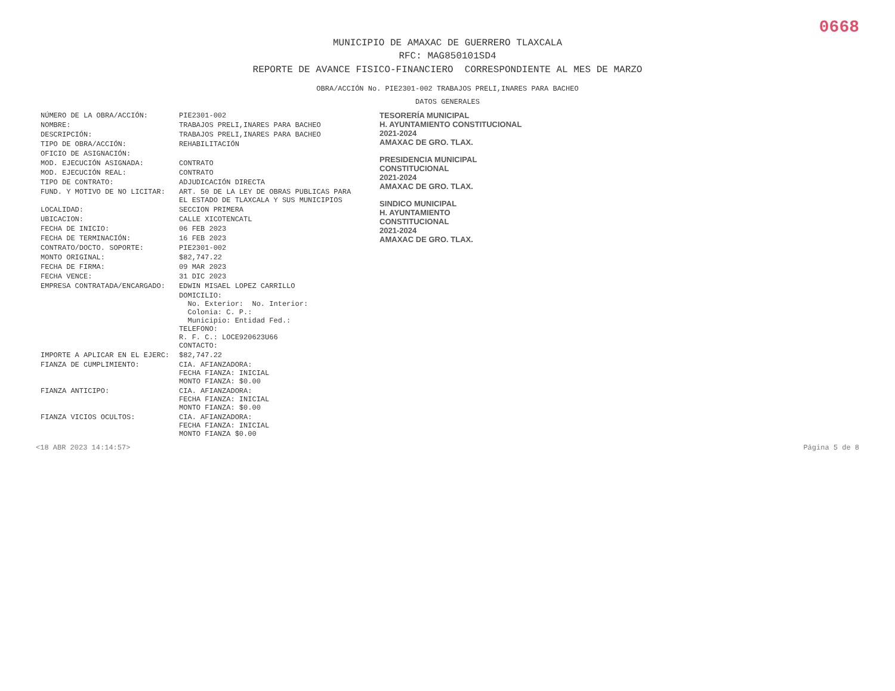0668
MUNICIPIO DE AMAXAC DE GUERRERO TLAXCALA
RFC: MAG850101SD4
REPORTE DE AVANCE FISICO-FINANCIERO CORRESPONDIENTE AL MES DE MARZO
OBRA/ACCIÓN No. PIE2301-002 TRABAJOS PRELI,INARES PARA BACHEO
DATOS GENERALES
| NÚMERO DE LA OBRA/ACCIÓN: | PIE2301-002 |
| NOMBRE: | TRABAJOS PRELI,INARES PARA BACHEO |
| DESCRIPCIÓN: | TRABAJOS PRELI,INARES PARA BACHEO |
| TIPO DE OBRA/ACCIÓN: | REHABILITACIÓN |
| OFICIO DE ASIGNACIÓN: | |
| MOD. EJECUCIÓN ASIGNADA: | CONTRATO |
| MOD. EJECUCIÓN REAL: | CONTRATO |
| TIPO DE CONTRATO: | ADJUDICACIÓN DIRECTA |
| FUND. Y MOTIVO DE NO LICITAR: | ART. 50 DE LA LEY DE OBRAS PUBLICAS PARA EL ESTADO DE TLAXCALA Y SUS MUNICIPIOS |
| LOCALIDAD: | SECCION PRIMERA |
| UBICACION: | CALLE XICOTENCATL |
| FECHA DE INICIO: | 06 FEB 2023 |
| FECHA DE TERMINACIÓN: | 16 FEB 2023 |
| CONTRATO/DOCTO. SOPORTE: | PIE2301-002 |
| MONTO ORIGINAL: | $82,747.22 |
| FECHA DE FIRMA: | 09 MAR 2023 |
| FECHA VENCE: | 31 DIC 2023 |
| EMPRESA CONTRATADA/ENCARGADO: | EDWIN MISAEL LOPEZ CARRILLO |
| | DOMICILIO: No. Exterior: No. Interior: Colonia: C. P.: Municipio: Entidad Fed.: TELEFONO: R. F. C.: LOCE920623U66 CONTACTO: |
| IMPORTE A APLICAR EN EL EJERC: | $82,747.22 |
| FIANZA DE CUMPLIMIENTO: | CIA. AFIANZADORA: FECHA FIANZA: INICIAL MONTO FIANZA: $0.00 |
| FIANZA ANTICIPO: | CIA. AFIANZADORA: FECHA FIANZA: INICIAL MONTO FIANZA: $0.00 |
| FIANZA VICIOS OCULTOS: | CIA. AFIANZADORA: FECHA FIANZA: INICIAL MONTO FIANZA $0.00 |
TESORERÍA MUNICIPAL
H. AYUNTAMIENTO CONSTITUCIONAL
2021-2024
AMAXAC DE GRO. TLAX.
PRESIDENCIA MUNICIPAL
CONSTITUCIONAL
2021-2024
AMAXAC DE GRO. TLAX.
SINDICO MUNICIPAL
H. AYUNTAMIENTO
CONSTITUCIONAL
2021-2024
AMAXAC DE GRO. TLAX.
<18 ABR 2023 14:14:57> Página 5 de 8